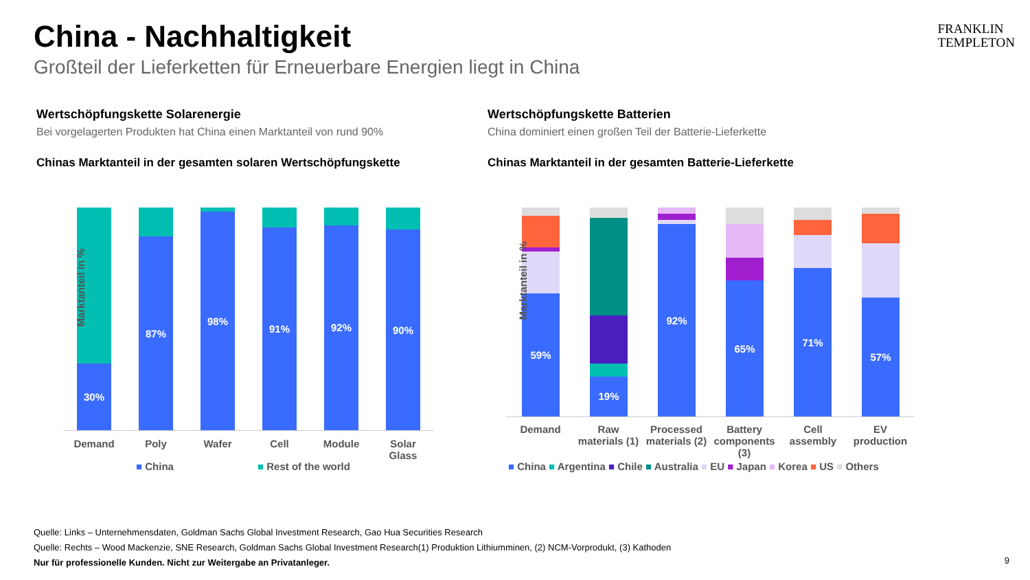China - Nachhaltigkeit
Großteil der Lieferketten für Erneuerbare Energien liegt in China
FRANKLIN
TEMPLETON
Wertschöpfungskette Solarenergie
Bei vorgelagerten Produkten hat China einen Marktanteil von rund 90%
Chinas Marktanteil in der gesamten solaren Wertschöpfungskette
Wertschöpfungskette Batterien
China dominiert einen großen Teil der Batterie-Lieferkette
Chinas Marktanteil in der gesamten Batterie-Lieferkette
30% 87% 98% 91% 92% 90%
Demand Poly Wafer Cell Module
Solar Glass
Marktanteil in %
■ China ■ Rest of the world
59% 19% 92% 65% 71% 57%
Demand
Raw materials (1)
Processed materials (2)
Battery components (3)
Cell assembly
EV production
Marktanteil in %
■ China ■ Argentina ■ Chile ■ Australia ■ EU ■ Japan ■ Korea ■ US ■ Others
Quelle: Links – Unternehmensdaten, Goldman Sachs Global Investment Research, Gao Hua Securities Research
Quelle: Rechts – Wood Mackenzie, SNE Research, Goldman Sachs Global Investment Research(1) Produktion Lithiumminen, (2) NCM-Vorprodukt, (3) Kathoden
Nur für professionelle Kunden. Nicht zur Weitergabe an Privatanleger.
9